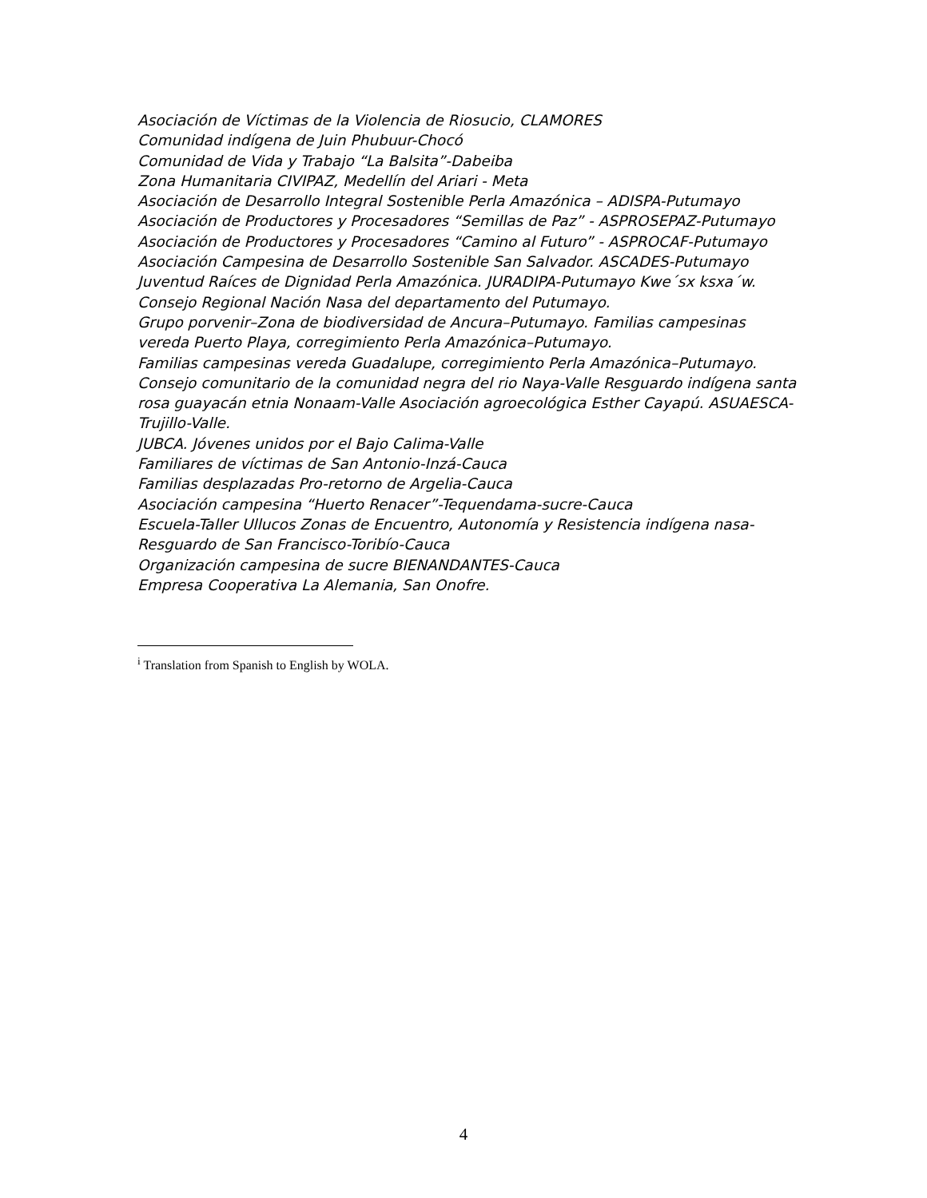Asociación de Víctimas de la Violencia de Riosucio, CLAMORES
Comunidad indígena de Juin Phubuur-Chocó
Comunidad de Vida y Trabajo “La Balsita”-Dabeiba
Zona Humanitaria CIVIPAZ, Medellín del Ariari - Meta
Asociación de Desarrollo Integral Sostenible Perla Amazónica – ADISPA-Putumayo
Asociación de Productores y Procesadores “Semillas de Paz” - ASPROSEPAZ-Putumayo
Asociación de Productores y Procesadores “Camino al Futuro” - ASPROCAF-Putumayo
Asociación Campesina de Desarrollo Sostenible San Salvador. ASCADES-Putumayo
Juventud Raíces de Dignidad Perla Amazónica. JURADIPA-Putumayo Kwe´sx ksxa´w.
Consejo Regional Nación Nasa del departamento del Putumayo.
Grupo porvenir–Zona de biodiversidad de Ancura–Putumayo. Familias campesinas vereda Puerto Playa, corregimiento Perla Amazónica–Putumayo.
Familias campesinas vereda Guadalupe, corregimiento Perla Amazónica–Putumayo.
Consejo comunitario de la comunidad negra del rio Naya-Valle Resguardo indígena santa rosa guayacán etnia Nonaam-Valle Asociación agroecológica Esther Cayapú. ASUAESCA-Trujillo-Valle.
JUBCA. Jóvenes unidos por el Bajo Calima-Valle
Familiares de víctimas de San Antonio-Inzá-Cauca
Familias desplazadas Pro-retorno de Argelia-Cauca
Asociación campesina “Huerto Renacer”-Tequendama-sucre-Cauca
Escuela-Taller Ullucos Zonas de Encuentro, Autonomía y Resistencia indígena nasa-Resguardo de San Francisco-Toribío-Cauca
Organización campesina de sucre BIENANDANTES-Cauca
Empresa Cooperativa La Alemania, San Onofre.
<sup>i</sup> Translation from Spanish to English by WOLA.
4